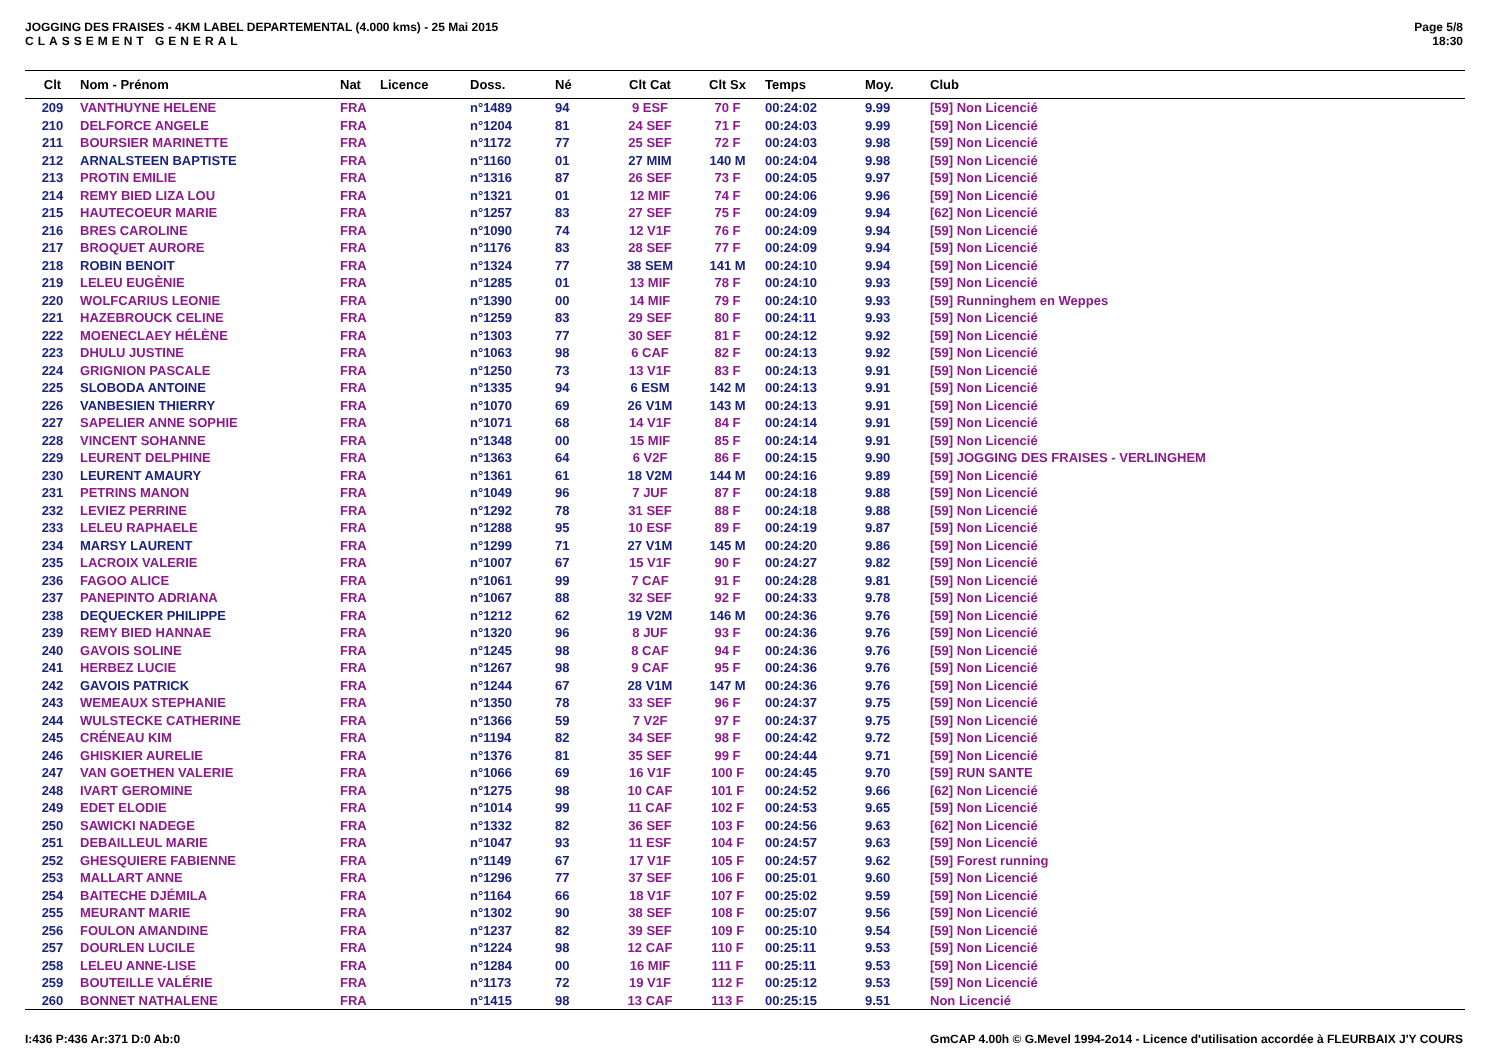JOGGING DES FRAISES - 4KM LABEL DEPARTEMENTAL (4.000 kms) - 25 Mai 2015
CLASSEMENT GENERAL
Page 5/8
18:30
| Clt | Nom - Prénom | Nat | Licence | Doss. | Né | Clt Cat | Clt Sx | Temps | Moy. | Club |
| --- | --- | --- | --- | --- | --- | --- | --- | --- | --- | --- |
| 209 | VANTHUYNE HELENE | FRA | | n°1489 | 94 | 9 ESF | 70 F | 00:24:02 | 9.99 | [59] Non Licencié |
| 210 | DELFORCE ANGELE | FRA | | n°1204 | 81 | 24 SEF | 71 F | 00:24:03 | 9.99 | [59] Non Licencié |
| 211 | BOURSIER MARINETTE | FRA | | n°1172 | 77 | 25 SEF | 72 F | 00:24:03 | 9.98 | [59] Non Licencié |
| 212 | ARNALSTEEN BAPTISTE | FRA | | n°1160 | 01 | 27 MIM | 140 M | 00:24:04 | 9.98 | [59] Non Licencié |
| 213 | PROTIN EMILIE | FRA | | n°1316 | 87 | 26 SEF | 73 F | 00:24:05 | 9.97 | [59] Non Licencié |
| 214 | REMY BIED LIZA LOU | FRA | | n°1321 | 01 | 12 MIF | 74 F | 00:24:06 | 9.96 | [59] Non Licencié |
| 215 | HAUTECOEUR MARIE | FRA | | n°1257 | 83 | 27 SEF | 75 F | 00:24:09 | 9.94 | [62] Non Licencié |
| 216 | BRES CAROLINE | FRA | | n°1090 | 74 | 12 V1F | 76 F | 00:24:09 | 9.94 | [59] Non Licencié |
| 217 | BROQUET AURORE | FRA | | n°1176 | 83 | 28 SEF | 77 F | 00:24:09 | 9.94 | [59] Non Licencié |
| 218 | ROBIN BENOIT | FRA | | n°1324 | 77 | 38 SEM | 141 M | 00:24:10 | 9.94 | [59] Non Licencié |
| 219 | LELEU EUGÈNIE | FRA | | n°1285 | 01 | 13 MIF | 78 F | 00:24:10 | 9.93 | [59] Non Licencié |
| 220 | WOLFCARIUS LEONIE | FRA | | n°1390 | 00 | 14 MIF | 79 F | 00:24:10 | 9.93 | [59] Runninghem en Weppes |
| 221 | HAZEBROUCK CELINE | FRA | | n°1259 | 83 | 29 SEF | 80 F | 00:24:11 | 9.93 | [59] Non Licencié |
| 222 | MOENECLAEY HÉLÈNE | FRA | | n°1303 | 77 | 30 SEF | 81 F | 00:24:12 | 9.92 | [59] Non Licencié |
| 223 | DHULU JUSTINE | FRA | | n°1063 | 98 | 6 CAF | 82 F | 00:24:13 | 9.92 | [59] Non Licencié |
| 224 | GRIGNION PASCALE | FRA | | n°1250 | 73 | 13 V1F | 83 F | 00:24:13 | 9.91 | [59] Non Licencié |
| 225 | SLOBODA ANTOINE | FRA | | n°1335 | 94 | 6 ESM | 142 M | 00:24:13 | 9.91 | [59] Non Licencié |
| 226 | VANBESIEN THIERRY | FRA | | n°1070 | 69 | 26 V1M | 143 M | 00:24:13 | 9.91 | [59] Non Licencié |
| 227 | SAPELIER ANNE SOPHIE | FRA | | n°1071 | 68 | 14 V1F | 84 F | 00:24:14 | 9.91 | [59] Non Licencié |
| 228 | VINCENT SOHANNE | FRA | | n°1348 | 00 | 15 MIF | 85 F | 00:24:14 | 9.91 | [59] Non Licencié |
| 229 | LEURENT DELPHINE | FRA | | n°1363 | 64 | 6 V2F | 86 F | 00:24:15 | 9.90 | [59] JOGGING DES FRAISES - VERLINGHEM |
| 230 | LEURENT AMAURY | FRA | | n°1361 | 61 | 18 V2M | 144 M | 00:24:16 | 9.89 | [59] Non Licencié |
| 231 | PETRINS MANON | FRA | | n°1049 | 96 | 7 JUF | 87 F | 00:24:18 | 9.88 | [59] Non Licencié |
| 232 | LEVIEZ PERRINE | FRA | | n°1292 | 78 | 31 SEF | 88 F | 00:24:18 | 9.88 | [59] Non Licencié |
| 233 | LELEU RAPHAELE | FRA | | n°1288 | 95 | 10 ESF | 89 F | 00:24:19 | 9.87 | [59] Non Licencié |
| 234 | MARSY LAURENT | FRA | | n°1299 | 71 | 27 V1M | 145 M | 00:24:20 | 9.86 | [59] Non Licencié |
| 235 | LACROIX VALERIE | FRA | | n°1007 | 67 | 15 V1F | 90 F | 00:24:27 | 9.82 | [59] Non Licencié |
| 236 | FAGOO ALICE | FRA | | n°1061 | 99 | 7 CAF | 91 F | 00:24:28 | 9.81 | [59] Non Licencié |
| 237 | PANEPINTO ADRIANA | FRA | | n°1067 | 88 | 32 SEF | 92 F | 00:24:33 | 9.78 | [59] Non Licencié |
| 238 | DEQUECKER PHILIPPE | FRA | | n°1212 | 62 | 19 V2M | 146 M | 00:24:36 | 9.76 | [59] Non Licencié |
| 239 | REMY BIED HANNAE | FRA | | n°1320 | 96 | 8 JUF | 93 F | 00:24:36 | 9.76 | [59] Non Licencié |
| 240 | GAVOIS SOLINE | FRA | | n°1245 | 98 | 8 CAF | 94 F | 00:24:36 | 9.76 | [59] Non Licencié |
| 241 | HERBEZ LUCIE | FRA | | n°1267 | 98 | 9 CAF | 95 F | 00:24:36 | 9.76 | [59] Non Licencié |
| 242 | GAVOIS PATRICK | FRA | | n°1244 | 67 | 28 V1M | 147 M | 00:24:36 | 9.76 | [59] Non Licencié |
| 243 | WEMEAUX STEPHANIE | FRA | | n°1350 | 78 | 33 SEF | 96 F | 00:24:37 | 9.75 | [59] Non Licencié |
| 244 | WULSTECKE CATHERINE | FRA | | n°1366 | 59 | 7 V2F | 97 F | 00:24:37 | 9.75 | [59] Non Licencié |
| 245 | CRÉNEAU KIM | FRA | | n°1194 | 82 | 34 SEF | 98 F | 00:24:42 | 9.72 | [59] Non Licencié |
| 246 | GHISKIER AURELIE | FRA | | n°1376 | 81 | 35 SEF | 99 F | 00:24:44 | 9.71 | [59] Non Licencié |
| 247 | VAN GOETHEN VALERIE | FRA | | n°1066 | 69 | 16 V1F | 100 F | 00:24:45 | 9.70 | [59] RUN SANTE |
| 248 | IVART GEROMINE | FRA | | n°1275 | 98 | 10 CAF | 101 F | 00:24:52 | 9.66 | [62] Non Licencié |
| 249 | EDET ELODIE | FRA | | n°1014 | 99 | 11 CAF | 102 F | 00:24:53 | 9.65 | [59] Non Licencié |
| 250 | SAWICKI NADEGE | FRA | | n°1332 | 82 | 36 SEF | 103 F | 00:24:56 | 9.63 | [62] Non Licencié |
| 251 | DEBAILLEUL MARIE | FRA | | n°1047 | 93 | 11 ESF | 104 F | 00:24:57 | 9.63 | [59] Non Licencié |
| 252 | GHESQUIERE FABIENNE | FRA | | n°1149 | 67 | 17 V1F | 105 F | 00:24:57 | 9.62 | [59] Forest running |
| 253 | MALLART ANNE | FRA | | n°1296 | 77 | 37 SEF | 106 F | 00:25:01 | 9.60 | [59] Non Licencié |
| 254 | BAITECHE DJÉMILA | FRA | | n°1164 | 66 | 18 V1F | 107 F | 00:25:02 | 9.59 | [59] Non Licencié |
| 255 | MEURANT MARIE | FRA | | n°1302 | 90 | 38 SEF | 108 F | 00:25:07 | 9.56 | [59] Non Licencié |
| 256 | FOULON AMANDINE | FRA | | n°1237 | 82 | 39 SEF | 109 F | 00:25:10 | 9.54 | [59] Non Licencié |
| 257 | DOURLEN LUCILE | FRA | | n°1224 | 98 | 12 CAF | 110 F | 00:25:11 | 9.53 | [59] Non Licencié |
| 258 | LELEU ANNE-LISE | FRA | | n°1284 | 00 | 16 MIF | 111 F | 00:25:11 | 9.53 | [59] Non Licencié |
| 259 | BOUTEILLE VALÉRIE | FRA | | n°1173 | 72 | 19 V1F | 112 F | 00:25:12 | 9.53 | [59] Non Licencié |
| 260 | BONNET NATHALENE | FRA | | n°1415 | 98 | 13 CAF | 113 F | 00:25:15 | 9.51 | Non Licencié |
I:436 P:436 Ar:371 D:0 Ab:0 GmCAP 4.00h © G.Mevel 1994-2o14 - Licence d'utilisation accordée à FLEURBAIX J'Y COURS